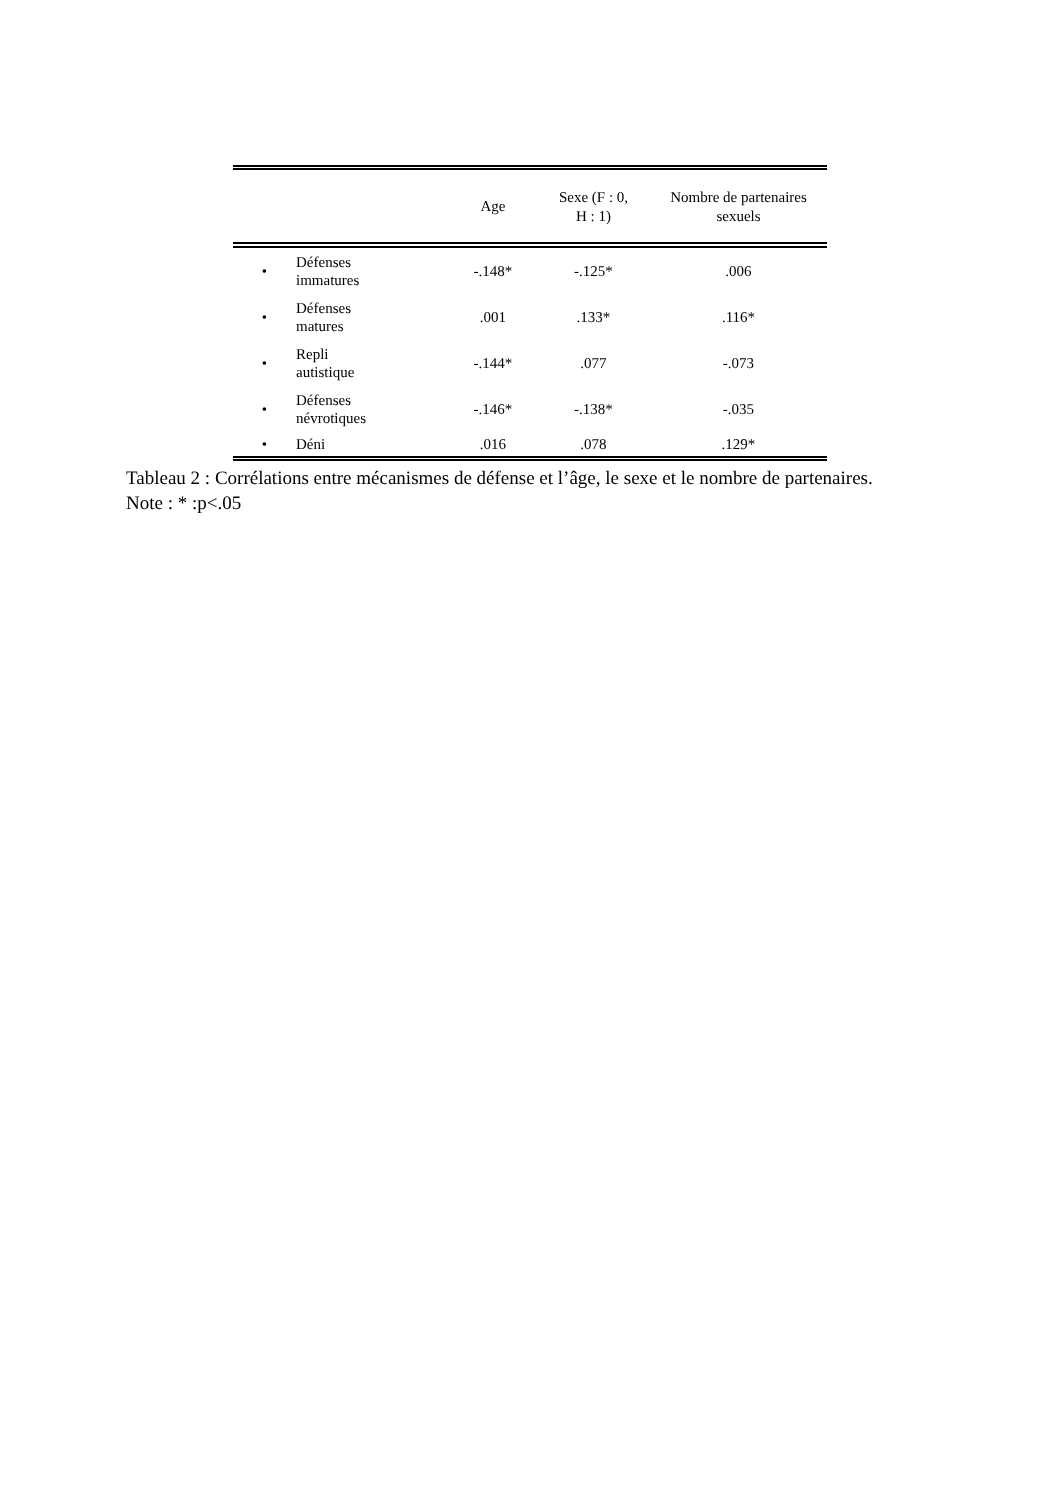| | | Age | Sexe (F : 0, H : 1) | Nombre de partenaires sexuels |
| --- | --- | --- | --- | --- |
| • | Défenses immatures | -.148* | -.125* | .006 |
| • | Défenses matures | .001 | .133* | .116* |
| • | Repli autistique | -.144* | .077 | -.073 |
| • | Défenses névrotiques | -.146* | -.138* | -.035 |
| • | Déni | .016 | .078 | .129* |
Tableau 2 : Corrélations entre mécanismes de défense et l’âge, le sexe et le nombre de partenaires. Note : * :p<.05